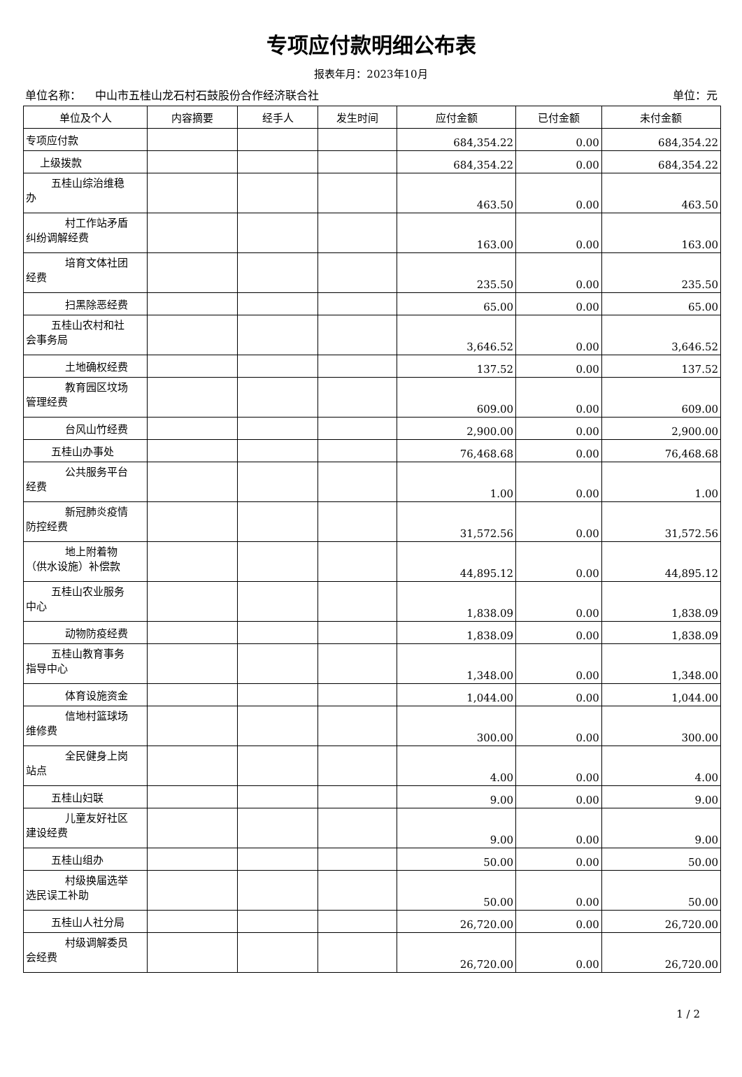专项应付款明细公布表
报表年月：2023年10月
单位名称： 中山市五桂山龙石村石鼓股份合作经济联合社 单位：元
| 单位及个人 | 内容摘要 | 经手人 | 发生时间 | 应付金额 | 已付金额 | 未付金额 |
| --- | --- | --- | --- | --- | --- | --- |
| 专项应付款 | | | | 684,354.22 | 0.00 | 684,354.22 |
| 上级拨款 | | | | 684,354.22 | 0.00 | 684,354.22 |
| 五桂山综治维稳 办 | | | | 463.50 | 0.00 | 463.50 |
| 村工作站矛盾 纠纷调解经费 | | | | 163.00 | 0.00 | 163.00 |
| 培育文体社团 经费 | | | | 235.50 | 0.00 | 235.50 |
| 扫黑除恶经费 | | | | 65.00 | 0.00 | 65.00 |
| 五桂山农村和社 会事务局 | | | | 3,646.52 | 0.00 | 3,646.52 |
| 土地确权经费 | | | | 137.52 | 0.00 | 137.52 |
| 教育园区坟场 管理经费 | | | | 609.00 | 0.00 | 609.00 |
| 台风山竹经费 | | | | 2,900.00 | 0.00 | 2,900.00 |
| 五桂山办事处 | | | | 76,468.68 | 0.00 | 76,468.68 |
| 公共服务平台 经费 | | | | 1.00 | 0.00 | 1.00 |
| 新冠肺炎疫情 防控经费 | | | | 31,572.56 | 0.00 | 31,572.56 |
| 地上附着物 （供水设施）补偿款 | | | | 44,895.12 | 0.00 | 44,895.12 |
| 五桂山农业服务 中心 | | | | 1,838.09 | 0.00 | 1,838.09 |
| 动物防疫经费 | | | | 1,838.09 | 0.00 | 1,838.09 |
| 五桂山教育事务 指导中心 | | | | 1,348.00 | 0.00 | 1,348.00 |
| 体育设施资金 | | | | 1,044.00 | 0.00 | 1,044.00 |
| 信地村篮球场 维修费 | | | | 300.00 | 0.00 | 300.00 |
| 全民健身上岗 站点 | | | | 4.00 | 0.00 | 4.00 |
| 五桂山妇联 | | | | 9.00 | 0.00 | 9.00 |
| 儿童友好社区 建设经费 | | | | 9.00 | 0.00 | 9.00 |
| 五桂山组办 | | | | 50.00 | 0.00 | 50.00 |
| 村级换届选举 选民误工补助 | | | | 50.00 | 0.00 | 50.00 |
| 五桂山人社分局 | | | | 26,720.00 | 0.00 | 26,720.00 |
| 村级调解委员 会经费 | | | | 26,720.00 | 0.00 | 26,720.00 |
1 / 2